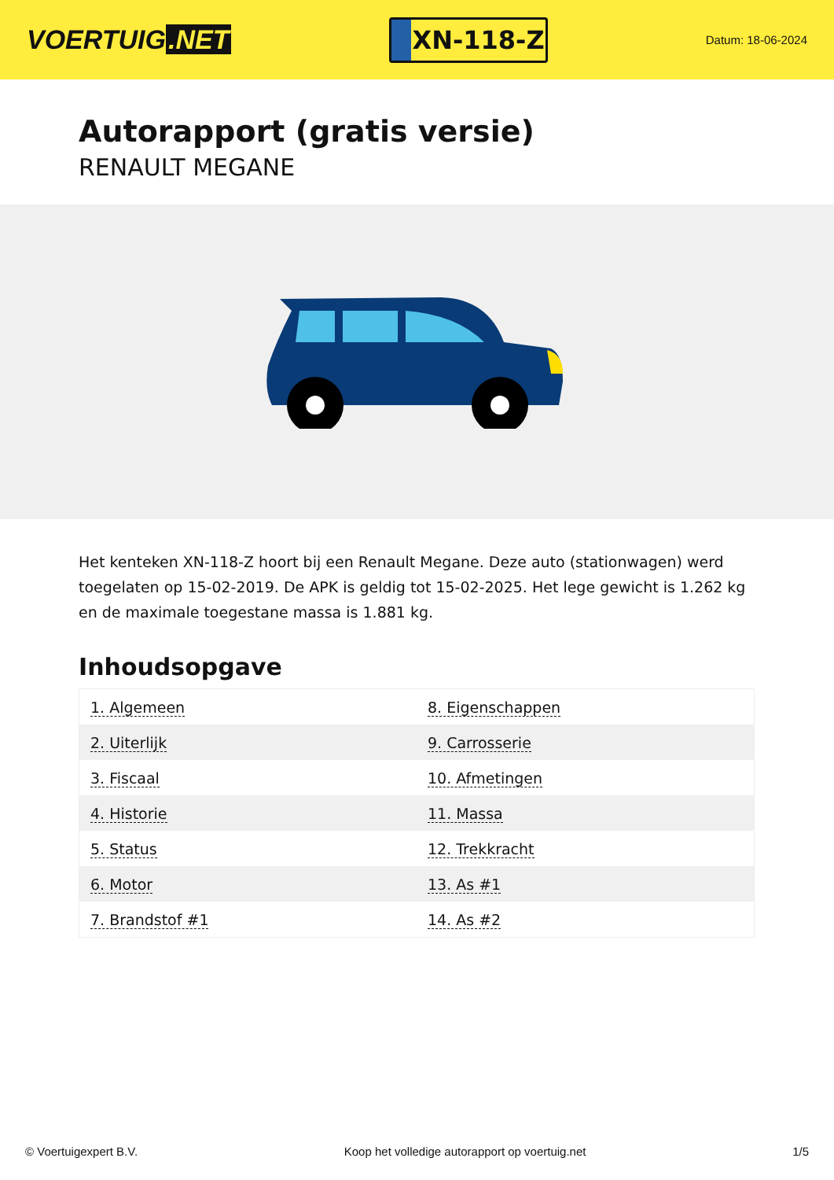VOERTUIG.NET
XN-118-Z
Datum: 18-06-2024
Autorapport (gratis versie)
RENAULT MEGANE
Het kenteken XN-118-Z hoort bij een Renault Megane. Deze auto (stationwagen) werd toegelaten op 15-02-2019. De APK is geldig tot 15-02-2025. Het lege gewicht is 1.262 kg en de maximale toegestane massa is 1.881 kg.
Inhoudsopgave
| 1. Algemeen | 8. Eigenschappen |
| 2. Uiterlijk | 9. Carrosserie |
| 3. Fiscaal | 10. Afmetingen |
| 4. Historie | 11. Massa |
| 5. Status | 12. Trekkracht |
| 6. Motor | 13. As #1 |
| 7. Brandstof #1 | 14. As #2 |
© Voertuigexpert B.V. Koop het volledige autorapport op voertuig.net 1/5